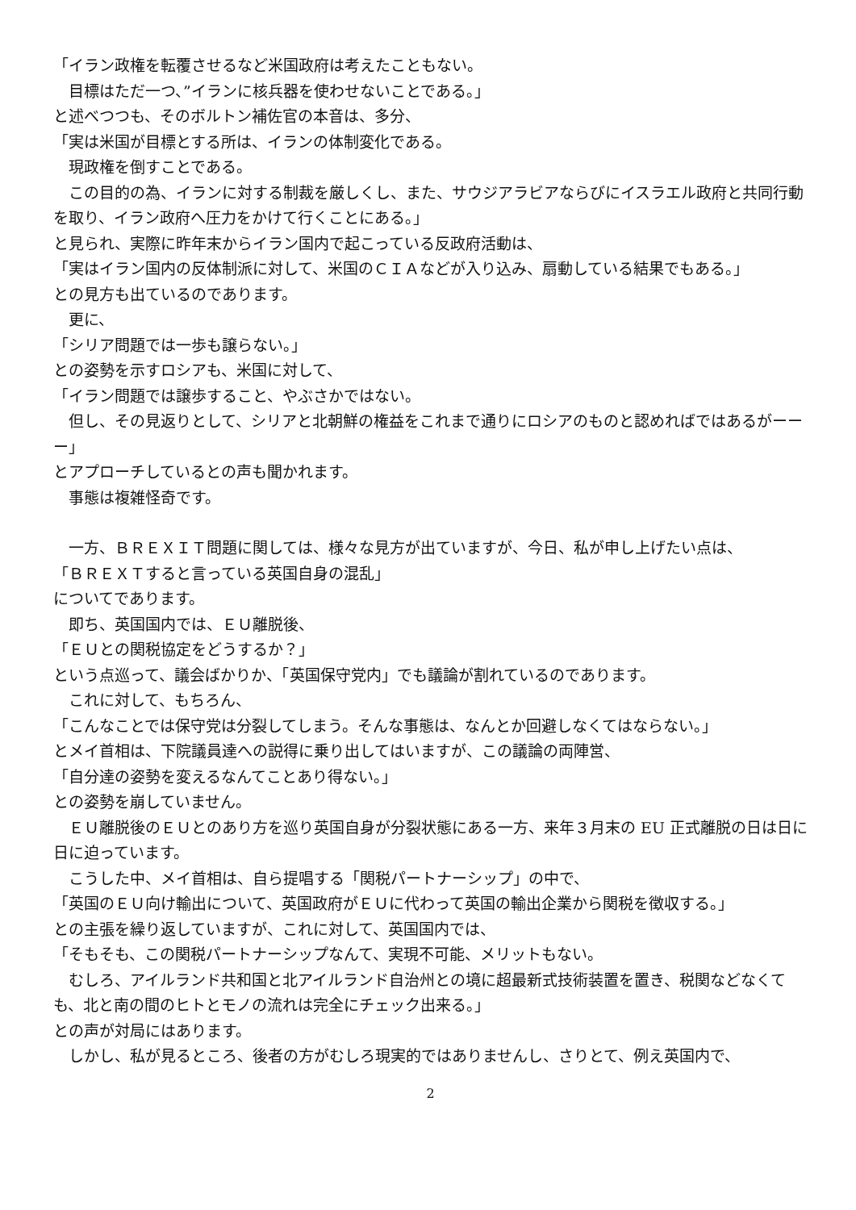「イラン政権を転覆させるなど米国政府は考えたこともない。
　目標はただ一つ、”イランに核兵器を使わせないことである。」
と述べつつも、そのボルトン補佐官の本音は、多分、
「実は米国が目標とする所は、イランの体制変化である。
　現政権を倒すことである。
　この目的の為、イランに対する制裁を厳しくし、また、サウジアラビアならびにイスラエル政府と共同行動を取り、イラン政府へ圧力をかけて行くことにある。」
と見られ、実際に昨年末からイラン国内で起こっている反政府活動は、
「実はイラン国内の反体制派に対して、米国のＣＩＡなどが入り込み、扇動している結果でもある。」
との見方も出ているのであります。
　更に、
「シリア問題では一歩も譲らない。」
との姿勢を示すロシアも、米国に対して、
「イラン問題では譲歩すること、やぶさかではない。
　但し、その見返りとして、シリアと北朝鮮の権益をこれまで通りにロシアのものと認めればではあるがーーー」
とアプローチしているとの声も聞かれます。
　事態は複雑怪奇です。
　一方、ＢＲＥＸＩＴ問題に関しては、様々な見方が出ていますが、今日、私が申し上げたい点は、
「ＢＲＥＸＴすると言っている英国自身の混乱」
についてであります。
　即ち、英国国内では、ＥＵ離脱後、
「ＥＵとの関税協定をどうするか？」
という点巡って、議会ばかりか、「英国保守党内」でも議論が割れているのであります。
　これに対して、もちろん、
「こんなことでは保守党は分裂してしまう。そんな事態は、なんとか回避しなくてはならない。」
とメイ首相は、下院議員達への説得に乗り出してはいますが、この議論の両陣営、
「自分達の姿勢を変えるなんてことあり得ない。」
との姿勢を崩していません。
　ＥＵ離脱後のＥＵとのあり方を巡り英国自身が分裂状態にある一方、来年３月末の EU 正式離脱の日は日に日に迫っています。
　こうした中、メイ首相は、自ら提唱する「関税パートナーシップ」の中で、
「英国のＥＵ向け輸出について、英国政府がＥＵに代わって英国の輸出企業から関税を徴収する。」
との主張を繰り返していますが、これに対して、英国国内では、
「そもそも、この関税パートナーシップなんて、実現不可能、メリットもない。
　むしろ、アイルランド共和国と北アイルランド自治州との境に超最新式技術装置を置き、税関などなくても、北と南の間のヒトとモノの流れは完全にチェック出来る。」
との声が対局にはあります。
　しかし、私が見るところ、後者の方がむしろ現実的ではありませんし、さりとて、例え英国内で、
2